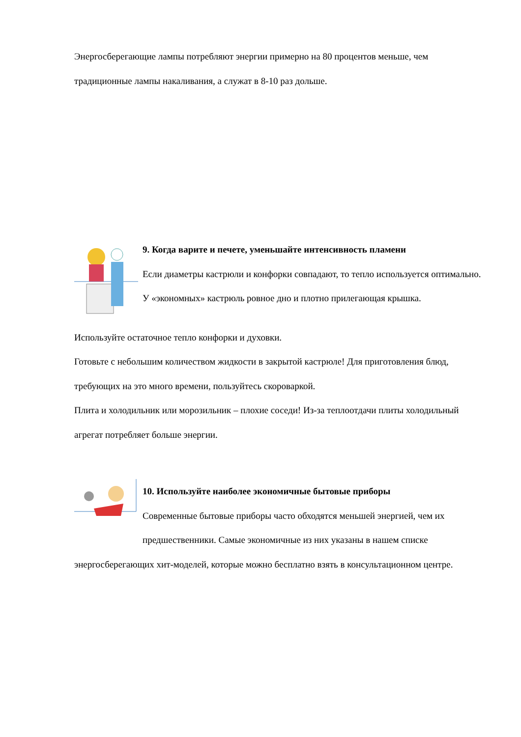Энергосберегающие лампы потребляют энергии примерно на 80 процентов меньше, чем традиционные лампы накаливания, а служат в 8-10 раз дольше.
9. Когда варите и печете, уменьшайте интенсивность пламени
Если диаметры кастрюли и конфорки совпадают, то тепло используется оптимально. У «экономных» кастрюль ровное дно и плотно прилегающая крышка.
Используйте остаточное тепло конфорки и духовки.
Готовьте с небольшим количеством жидкости в закрытой кастрюле! Для приготовления блюд, требующих на это много времени, пользуйтесь скороваркой.
Плита и холодильник или морозильник – плохие соседи! Из-за теплоотдачи плиты холодильный агрегат потребляет больше энергии.
10. Используйте наиболее экономичные бытовые приборы
Современные бытовые приборы часто обходятся меньшей энергией, чем их предшественники. Самые экономичные из них указаны в нашем списке
энергосберегающих хит-моделей, которые можно бесплатно взять в консультационном центре.